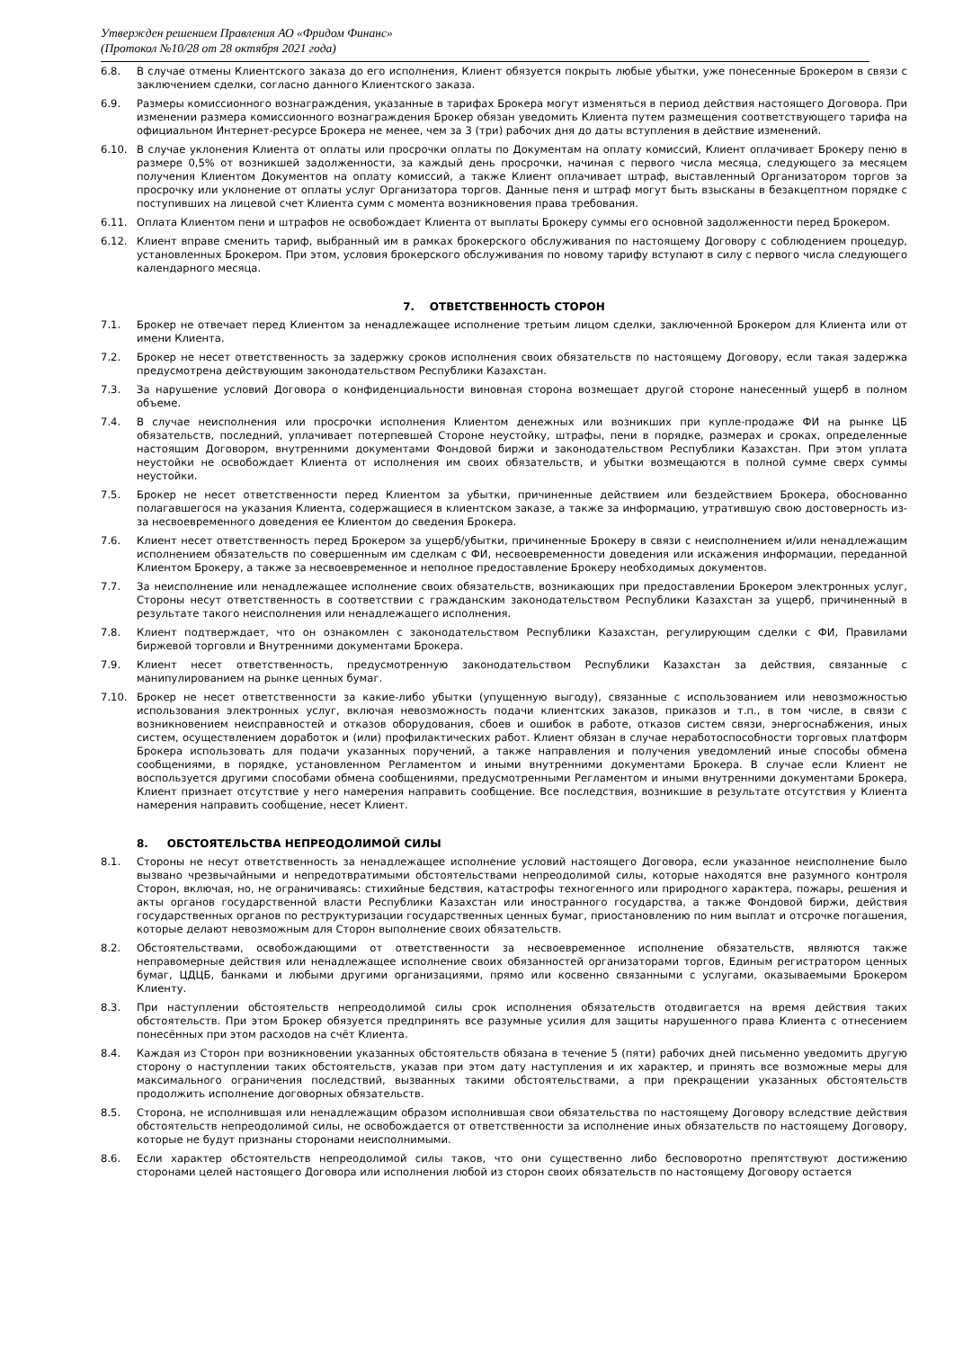Утвержден решением Правления АО «Фридом Финанс»
(Протокол №10/28 от 28 октября 2021 года)
6.8. В случае отмены Клиентского заказа до его исполнения, Клиент обязуется покрыть любые убытки, уже понесенные Брокером в связи с заключением сделки, согласно данного Клиентского заказа.
6.9. Размеры комиссионного вознаграждения, указанные в тарифах Брокера могут изменяться в период действия настоящего Договора. При изменении размера комиссионного вознаграждения Брокер обязан уведомить Клиента путем размещения соответствующего тарифа на официальном Интернет-ресурсе Брокера не менее, чем за 3 (три) рабочих дня до даты вступления в действие изменений.
6.10. В случае уклонения Клиента от оплаты или просрочки оплаты по Документам на оплату комиссий, Клиент оплачивает Брокеру пеню в размере 0,5% от возникшей задолженности, за каждый день просрочки, начиная с первого числа месяца, следующего за месяцем получения Клиентом Документов на оплату комиссий, а также Клиент оплачивает штраф, выставленный Организатором торгов за просрочку или уклонение от оплаты услуг Организатора торгов. Данные пеня и штраф могут быть взысканы в безакцептном порядке с поступивших на лицевой счет Клиента сумм с момента возникновения права требования.
6.11. Оплата Клиентом пени и штрафов не освобождает Клиента от выплаты Брокеру суммы его основной задолженности перед Брокером.
6.12. Клиент вправе сменить тариф, выбранный им в рамках брокерского обслуживания по настоящему Договору с соблюдением процедур, установленных Брокером. При этом, условия брокерского обслуживания по новому тарифу вступают в силу с первого числа следующего календарного месяца.
7. ОТВЕТСТВЕННОСТЬ СТОРОН
7.1. Брокер не отвечает перед Клиентом за ненадлежащее исполнение третьим лицом сделки, заключенной Брокером для Клиента или от имени Клиента.
7.2. Брокер не несет ответственность за задержку сроков исполнения своих обязательств по настоящему Договору, если такая задержка предусмотрена действующим законодательством Республики Казахстан.
7.3. За нарушение условий Договора о конфиденциальности виновная сторона возмещает другой стороне нанесенный ущерб в полном объеме.
7.4. В случае неисполнения или просрочки исполнения Клиентом денежных или возникших при купле-продаже ФИ на рынке ЦБ обязательств, последний, уплачивает потерпевшей Стороне неустойку, штрафы, пени в порядке, размерах и сроках, определенные настоящим Договором, внутренними документами Фондовой биржи и законодательством Республики Казахстан. При этом уплата неустойки не освобождает Клиента от исполнения им своих обязательств, и убытки возмещаются в полной сумме сверх суммы неустойки.
7.5. Брокер не несет ответственности перед Клиентом за убытки, причиненные действием или бездействием Брокера, обоснованно полагавшегося на указания Клиента, содержащиеся в клиентском заказе, а также за информацию, утратившую свою достоверность из-за несвоевременного доведения ее Клиентом до сведения Брокера.
7.6. Клиент несет ответственность перед Брокером за ущерб/убытки, причиненные Брокеру в связи с неисполнением и/или ненадлежащим исполнением обязательств по совершенным им сделкам с ФИ, несвоевременности доведения или искажения информации, переданной Клиентом Брокеру, а также за несвоевременное и неполное предоставление Брокеру необходимых документов.
7.7. За неисполнение или ненадлежащее исполнение своих обязательств, возникающих при предоставлении Брокером электронных услуг, Стороны несут ответственность в соответствии с гражданским законодательством Республики Казахстан за ущерб, причиненный в результате такого неисполнения или ненадлежащего исполнения.
7.8. Клиент подтверждает, что он ознакомлен с законодательством Республики Казахстан, регулирующим сделки с ФИ, Правилами биржевой торговли и Внутренними документами Брокера.
7.9. Клиент несет ответственность, предусмотренную законодательством Республики Казахстан за действия, связанные с манипулированием на рынке ценных бумаг.
7.10. Брокер не несет ответственности за какие-либо убытки (упущенную выгоду), связанные с использованием или невозможностью использования электронных услуг, включая невозможность подачи клиентских заказов, приказов и т.п., в том числе, в связи с возникновением неисправностей и отказов оборудования, сбоев и ошибок в работе, отказов систем связи, энергоснабжения, иных систем, осуществлением доработок и (или) профилактических работ. Клиент обязан в случае неработоспособности торговых платформ Брокера использовать для подачи указанных поручений, а также направления и получения уведомлений иные способы обмена сообщениями, в порядке, установленном Регламентом и иными внутренними документами Брокера. В случае если Клиент не воспользуется другими способами обмена сообщениями, предусмотренными Регламентом и иными внутренними документами Брокера, Клиент признает отсутствие у него намерения направить сообщение. Все последствия, возникшие в результате отсутствия у Клиента намерения направить сообщение, несет Клиент.
8. ОБСТОЯТЕЛЬСТВА НЕПРЕОДОЛИМОЙ СИЛЫ
8.1. Стороны не несут ответственность за ненадлежащее исполнение условий настоящего Договора, если указанное неисполнение было вызвано чрезвычайными и непредотвратимыми обстоятельствами непреодолимой силы, которые находятся вне разумного контроля Сторон, включая, но, не ограничиваясь: стихийные бедствия, катастрофы техногенного или природного характера, пожары, решения и акты органов государственной власти Республики Казахстан или иностранного государства, а также Фондовой биржи, действия государственных органов по реструктуризации государственных ценных бумаг, приостановлению по ним выплат и отсрочке погашения, которые делают невозможным для Сторон выполнение своих обязательств.
8.2. Обстоятельствами, освобождающими от ответственности за несвоевременное исполнение обязательств, являются также неправомерные действия или ненадлежащее исполнение своих обязанностей организаторами торгов, Единым регистратором ценных бумаг, ЦДЦБ, банками и любыми другими организациями, прямо или косвенно связанными с услугами, оказываемыми Брокером Клиенту.
8.3. При наступлении обстоятельств непреодолимой силы срок исполнения обязательств отодвигается на время действия таких обстоятельств. При этом Брокер обязуется предпринять все разумные усилия для защиты нарушенного права Клиента с отнесением понесённых при этом расходов на счёт Клиента.
8.4. Каждая из Сторон при возникновении указанных обстоятельств обязана в течение 5 (пяти) рабочих дней письменно уведомить другую сторону о наступлении таких обстоятельств, указав при этом дату наступления и их характер, и принять все возможные меры для максимального ограничения последствий, вызванных такими обстоятельствами, а при прекращении указанных обстоятельств продолжить исполнение договорных обязательств.
8.5. Сторона, не исполнившая или ненадлежащим образом исполнившая свои обязательства по настоящему Договору вследствие действия обстоятельств непреодолимой силы, не освобождается от ответственности за исполнение иных обязательств по настоящему Договору, которые не будут признаны сторонами неисполнимыми.
8.6. Если характер обстоятельств непреодолимой силы таков, что они существенно либо бесповоротно препятствуют достижению сторонами целей настоящего Договора или исполнения любой из сторон своих обязательств по настоящему Договору остается